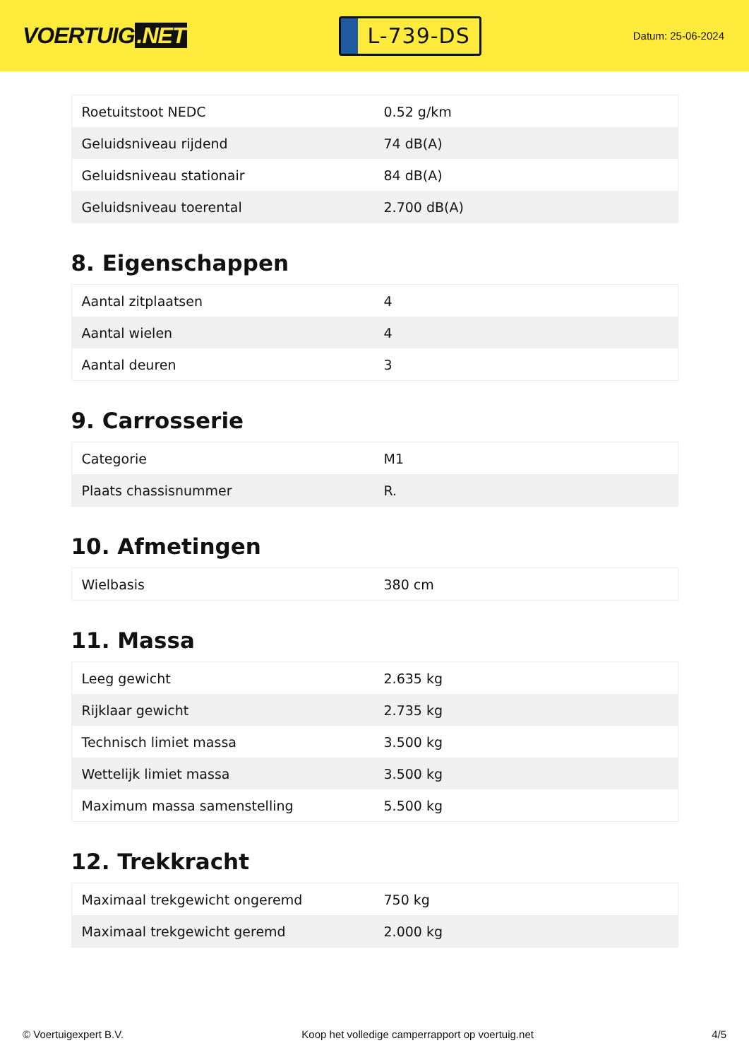VOERTUIG.NET
L-739-DS
Datum: 25-06-2024
| Roetuitstoot NEDC | 0.52 g/km |
| Geluidsniveau rijdend | 74 dB(A) |
| Geluidsniveau stationair | 84 dB(A) |
| Geluidsniveau toerental | 2.700 dB(A) |
8. Eigenschappen
| Aantal zitplaatsen | 4 |
| Aantal wielen | 4 |
| Aantal deuren | 3 |
9. Carrosserie
| Categorie | M1 |
| Plaats chassisnummer | R. |
10. Afmetingen
| Wielbasis | 380 cm |
11. Massa
| Leeg gewicht | 2.635 kg |
| Rijklaar gewicht | 2.735 kg |
| Technisch limiet massa | 3.500 kg |
| Wettelijk limiet massa | 3.500 kg |
| Maximum massa samenstelling | 5.500 kg |
12. Trekkracht
| Maximaal trekgewicht ongeremd | 750 kg |
| Maximaal trekgewicht geremd | 2.000 kg |
© Voertuigexpert B.V. Koop het volledige camperrapport op voertuig.net 4/5